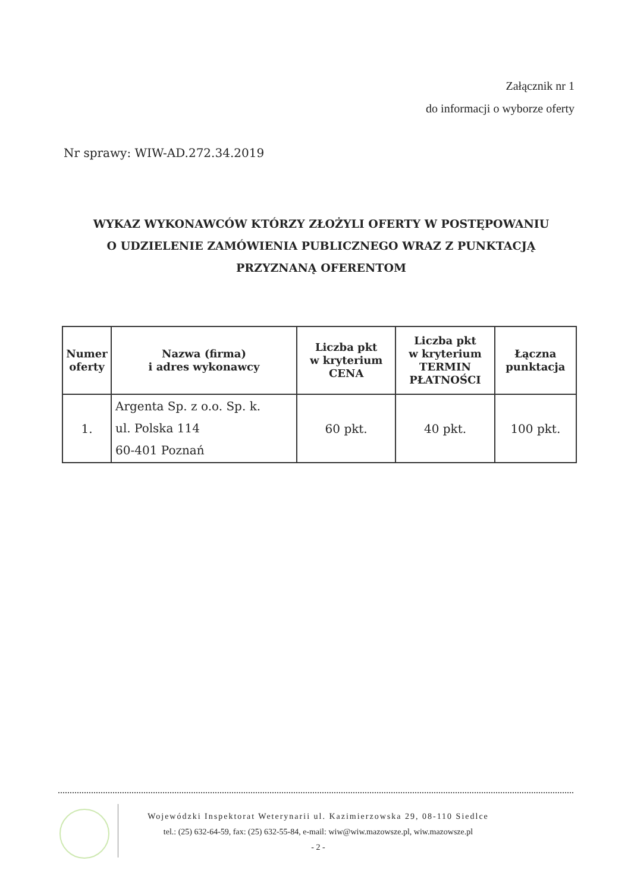Załącznik nr 1
do informacji o wyborze oferty
Nr sprawy: WIW-AD.272.34.2019
WYKAZ WYKONAWCÓW KTÓRZY ZŁOŻYLI OFERTY W POSTĘPOWANIU
O UDZIELENIE ZAMÓWIENIA PUBLICZNEGO WRAZ Z PUNKTACJĄ
PRZYZNANĄ OFERENTOM
| Numer oferty | Nazwa (firma) i adres wykonawcy | Liczba pkt w kryterium CENA | Liczba pkt w kryterium TERMIN PŁATNOŚCI | Łączna punktacja |
| --- | --- | --- | --- | --- |
| 1. | Argenta Sp. z o.o. Sp. k. ul. Polska 114 60-401 Poznań | 60 pkt. | 40 pkt. | 100 pkt. |
Wojewódzki Inspektorat Weterynarii ul. Kazimierzowska 29, 08-110 Siedlce
tel.: (25) 632-64-59, fax: (25) 632-55-84, e-mail: wiw@wiw.mazowsze.pl, wiw.mazowsze.pl
- 2 -